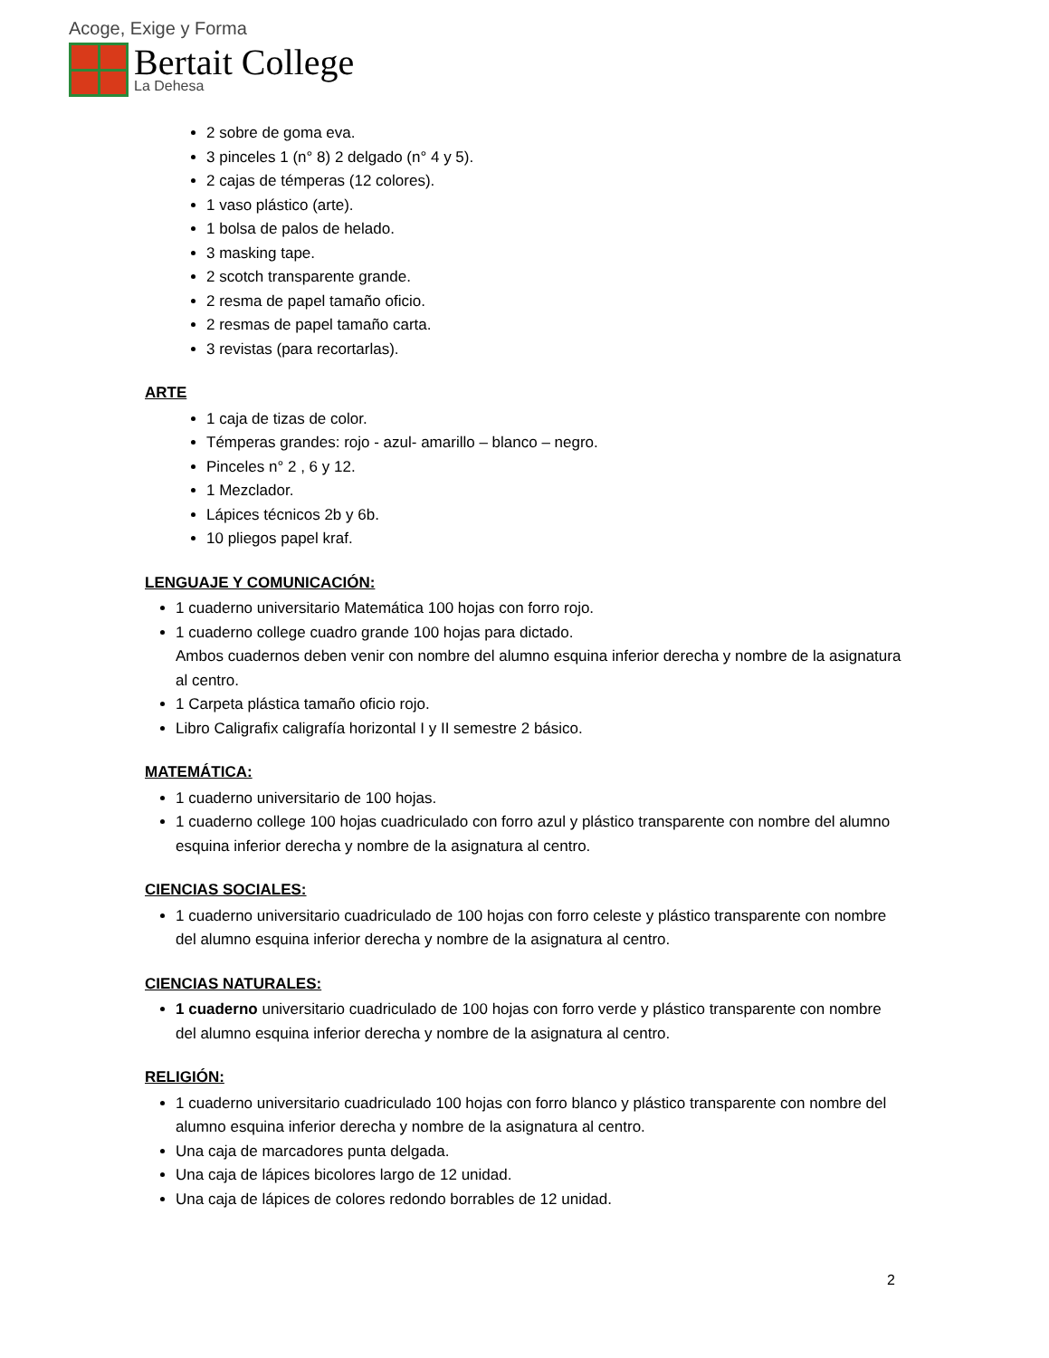Acoge, Exige y Forma
Bertait College
La Dehesa
2 sobre de goma eva.
3 pinceles 1 (n° 8) 2 delgado (n° 4 y 5).
2 cajas de témperas (12 colores).
1 vaso plástico (arte).
1 bolsa de palos de helado.
3 masking tape.
2 scotch transparente grande.
2 resma de papel tamaño oficio.
2 resmas de papel tamaño carta.
3 revistas (para recortarlas).
ARTE
1 caja de tizas de color.
Témperas grandes: rojo - azul- amarillo – blanco – negro.
Pinceles n° 2 , 6 y 12.
1 Mezclador.
Lápices técnicos 2b y 6b.
10 pliegos papel kraf.
LENGUAJE Y COMUNICACIÓN:
1 cuaderno universitario Matemática 100 hojas con forro rojo.
1 cuaderno college cuadro grande 100 hojas para dictado.
Ambos cuadernos deben venir con nombre del alumno esquina inferior derecha y nombre de la asignatura al centro.
1 Carpeta plástica tamaño oficio rojo.
Libro Caligrafix caligrafía horizontal I y II semestre 2 básico.
MATEMÁTICA:
1 cuaderno universitario de 100 hojas.
1 cuaderno college 100 hojas cuadriculado con forro azul y plástico transparente con nombre del alumno esquina inferior derecha y nombre de la asignatura al centro.
CIENCIAS SOCIALES:
1 cuaderno universitario cuadriculado de 100 hojas con forro celeste y plástico transparente con nombre del alumno esquina inferior derecha y nombre de la asignatura al centro.
CIENCIAS NATURALES:
1 cuaderno universitario cuadriculado de 100 hojas con forro verde y plástico transparente con nombre del alumno esquina inferior derecha y nombre de la asignatura al centro.
RELIGIÓN:
1 cuaderno universitario cuadriculado 100 hojas con forro blanco y plástico transparente con nombre del alumno esquina inferior derecha y nombre de la asignatura al centro.
Una caja de marcadores punta delgada.
Una caja de lápices bicolores largo de 12 unidad.
Una caja de lápices de colores redondo borrables de 12 unidad.
2